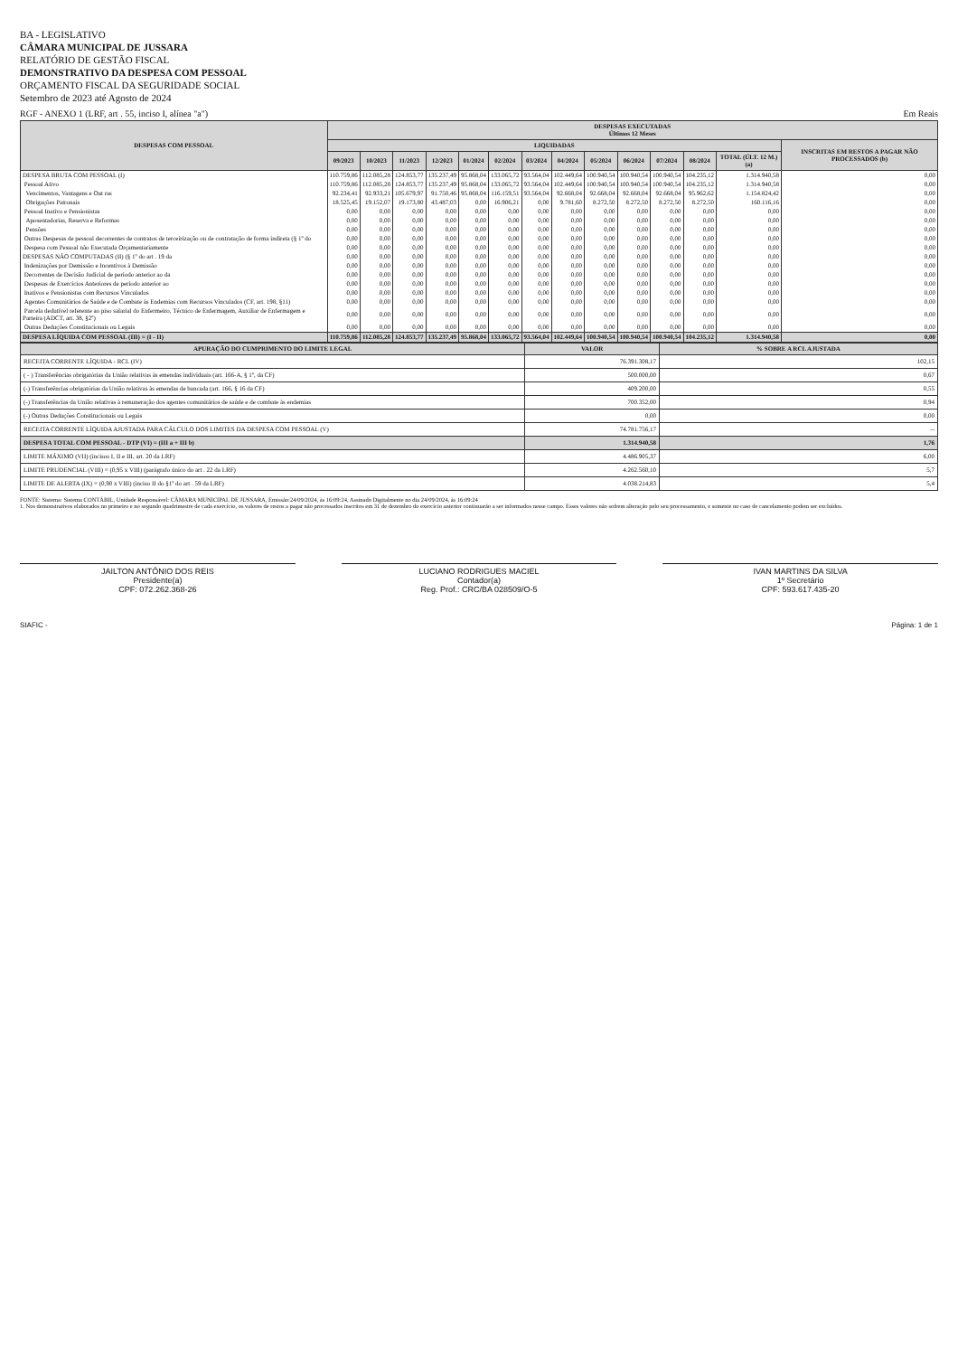BA - LEGISLATIVO
CÂMARA MUNICIPAL DE JUSSARA
RELATÓRIO DE GESTÃO FISCAL
DEMONSTRATIVO DA DESPESA COM PESSOAL
ORÇAMENTO FISCAL DA SEGURIDADE SOCIAL
Setembro de 2023 até Agosto de 2024
RGF - ANEXO 1 (LRF, art . 55, inciso I, alínea "a") Em Reais
| DESPESAS COM PESSOAL | DESPESAS EXECUTADAS Últimos 12 Meses | | | | | | | | | | | | | |
| --- | --- | --- | --- | --- | --- | --- | --- | --- | --- | --- | --- | --- | --- | --- |
| | LIQUIDADAS | | | | | | | | | | | | | INSCRITAS EM RESTOS A PAGAR NÃO PROCESSADOS (b) |
| | 09/2023 | 10/2023 | 11/2023 | 12/2023 | 01/2024 | 02/2024 | 03/2024 | 04/2024 | 05/2024 | 06/2024 | 07/2024 | 08/2024 | TOTAL (ÚLT. 12 M.) (a) | |
| DESPESA BRUTA COM PESSOAL (I) | 110.759,86 | 112.085,28 | 124.853,77 | 135.237,49 | 95.868,04 | 133.065,72 | 93.564,04 | 102.449,64 | 100.940,54 | 100.940,54 | 100.940,54 | 104.235,12 | 1.314.940,58 | 0,00 |
| Pessoal Ativo | 110.759,86 | 112.085,28 | 124.853,77 | 135.237,49 | 95.868,04 | 133.065,72 | 93.564,04 | 102.449,64 | 100.940,54 | 100.940,54 | 100.940,54 | 104.235,12 | 1.314.940,58 | 0,00 |
| Vencimentos, Vantagens e Out ras | 92.234,41 | 92.933,21 | 105.679,97 | 91.750,46 | 95.868,04 | 116.159,51 | 93.564,04 | 92.668,04 | 92.668,04 | 92.668,04 | 92.668,04 | 95.962,62 | 1.154.824,42 | 0,00 |
| Obrigações Patronais | 18.525,45 | 19.152,07 | 19.173,80 | 43.487,03 | 0,00 | 16.906,21 | 0,00 | 9.781,60 | 8.272,50 | 8.272,50 | 8.272,50 | 8.272,50 | 160.116,16 | 0,00 |
| Pessoal Inativo e Pensionistas | 0,00 | 0,00 | 0,00 | 0,00 | 0,00 | 0,00 | 0,00 | 0,00 | 0,00 | 0,00 | 0,00 | 0,00 | 0,00 | 0,00 |
| Aposentadorias, Reserva e Reformas | 0,00 | 0,00 | 0,00 | 0,00 | 0,00 | 0,00 | 0,00 | 0,00 | 0,00 | 0,00 | 0,00 | 0,00 | 0,00 | 0,00 |
| Pensões | 0,00 | 0,00 | 0,00 | 0,00 | 0,00 | 0,00 | 0,00 | 0,00 | 0,00 | 0,00 | 0,00 | 0,00 | 0,00 | 0,00 |
| Outras Despesas de pessoal decorrentes de contratos de terceirização ou de contratação de forma indireta (§ 1º do | 0,00 | 0,00 | 0,00 | 0,00 | 0,00 | 0,00 | 0,00 | 0,00 | 0,00 | 0,00 | 0,00 | 0,00 | 0,00 | 0,00 |
| Despesa com Pessoal não Executada Orçamentariamente | 0,00 | 0,00 | 0,00 | 0,00 | 0,00 | 0,00 | 0,00 | 0,00 | 0,00 | 0,00 | 0,00 | 0,00 | 0,00 | 0,00 |
| DESPESAS NÃO COMPUTADAS (II) (§ 1º do art . 19 da | 0,00 | 0,00 | 0,00 | 0,00 | 0,00 | 0,00 | 0,00 | 0,00 | 0,00 | 0,00 | 0,00 | 0,00 | 0,00 | 0,00 |
| Indenizações por Demissão e Incentivos à Demissão | 0,00 | 0,00 | 0,00 | 0,00 | 0,00 | 0,00 | 0,00 | 0,00 | 0,00 | 0,00 | 0,00 | 0,00 | 0,00 | 0,00 |
| Decorrentes de Decisão Judicial de período anterior ao da | 0,00 | 0,00 | 0,00 | 0,00 | 0,00 | 0,00 | 0,00 | 0,00 | 0,00 | 0,00 | 0,00 | 0,00 | 0,00 | 0,00 |
| Despesas de Exercícios Anteriores de período anterior ao | 0,00 | 0,00 | 0,00 | 0,00 | 0,00 | 0,00 | 0,00 | 0,00 | 0,00 | 0,00 | 0,00 | 0,00 | 0,00 | 0,00 |
| Inativos e Pensionistas com Recursos Vinculados | 0,00 | 0,00 | 0,00 | 0,00 | 0,00 | 0,00 | 0,00 | 0,00 | 0,00 | 0,00 | 0,00 | 0,00 | 0,00 | 0,00 |
| Agentes Comunitários de Saúde e de Combate às Endemias com Recursos Vinculados (CF, art. 198, §11) | 0,00 | 0,00 | 0,00 | 0,00 | 0,00 | 0,00 | 0,00 | 0,00 | 0,00 | 0,00 | 0,00 | 0,00 | 0,00 | 0,00 |
| Parcela dedutível referente ao piso salarial do Enfermeiro, Técnico de Enfermagem, Auxiliar de Enfermagem e Parteira (ADCT, art. 38, §2º) | 0,00 | 0,00 | 0,00 | 0,00 | 0,00 | 0,00 | 0,00 | 0,00 | 0,00 | 0,00 | 0,00 | 0,00 | 0,00 | 0,00 |
| Outras Deduções Constitucionais ou Legais | 0,00 | 0,00 | 0,00 | 0,00 | 0,00 | 0,00 | 0,00 | 0,00 | 0,00 | 0,00 | 0,00 | 0,00 | 0,00 | 0,00 |
| DESPESA LÍQUIDA COM PESSOAL (III) = (I - II) | 110.759,86 | 112.085,28 | 124.853,77 | 135.237,49 | 95.868,04 | 133.065,72 | 93.564,04 | 102.449,64 | 100.940,54 | 100.940,54 | 100.940,54 | 104.235,12 | 1.314.940,58 | 0,00 |
| APURAÇÃO DO CUMPRIMENTO DO LIMITE LEGAL | VALOR | % SOBRE A RCL AJUSTADA |
| --- | --- | --- |
| RECEITA CORRENTE LÍQUIDA - RCL (IV) | 76.391.308,17 | 102,15 |
| ( - ) Transferências obrigatórias da União relativas às emendas individuais (art. 166-A, § 1º, da CF) | 500.000,00 | 0,67 |
| (-) Transferências obrigatórias da União relativas às emendas de bancada (art. 166, § 16 da CF) | 409.200,00 | 0,55 |
| (-) Transferências da União relativas à remuneração dos agentes comunitários de saúde e de combate às endemias | 700.352,00 | 0,94 |
| (-) Outras Deduções Constitucionais ou Legais | 0,00 | 0,00 |
| RECEITA CORRENTE LÍQUIDA AJUSTADA PARA CÁLCULO DOS LIMITES DA DESPESA COM PESSOAL (V) | 74.781.756,17 | -- |
| DESPESA TOTAL COM PESSOAL - DTP (VI) = (III a + III b) | 1.314.940,58 | 1,76 |
| LIMITE MÁXIMO (VII) (incisos I, II e III, art. 20 da LRF) | 4.486.905,37 | 6,00 |
| LIMITE PRUDENCIAL (VIII) = (0,95 x VIII) (parágrafo único do art . 22 da LRF) | 4.262.560,10 | 5,7 |
| LIMITE DE ALERTA (IX) = (0,90 x VIII) (inciso II do §1º do art . 59 da LRF) | 4.038.214,83 | 5,4 |
FONTE: Sistema: Sistema CONTÁBIL, Unidade Responsável: CÂMARA MUNICIPAL DE JUSSARA, Emissão:24/09/2024, às 16:09:24, Assinado Digitalmente no dia 24/09/2024, às 16:09:24
1. Nos demonstrativos elaborados no primeiro e no segundo quadrimestre de cada exercício, os valores de restos a pagar não processados inscritos em 31 de dezembro do exercício anterior continuarão a ser informados nesse campo. Esses valores não sofrem alteração pelo seu processamento, e somente no caso de cancelamento podem ser excluídos.
JAILTON ANTÔNIO DOS REIS
Presidente(a)
CPF: 072.262.368-26
LUCIANO RODRIGUES MACIEL
Contador(a)
Reg. Prof.: CRC/BA 028509/O-5
IVAN MARTINS DA SILVA
1º Secretário
CPF: 593.617.435-20
SIAFIC - Página: 1 de 1